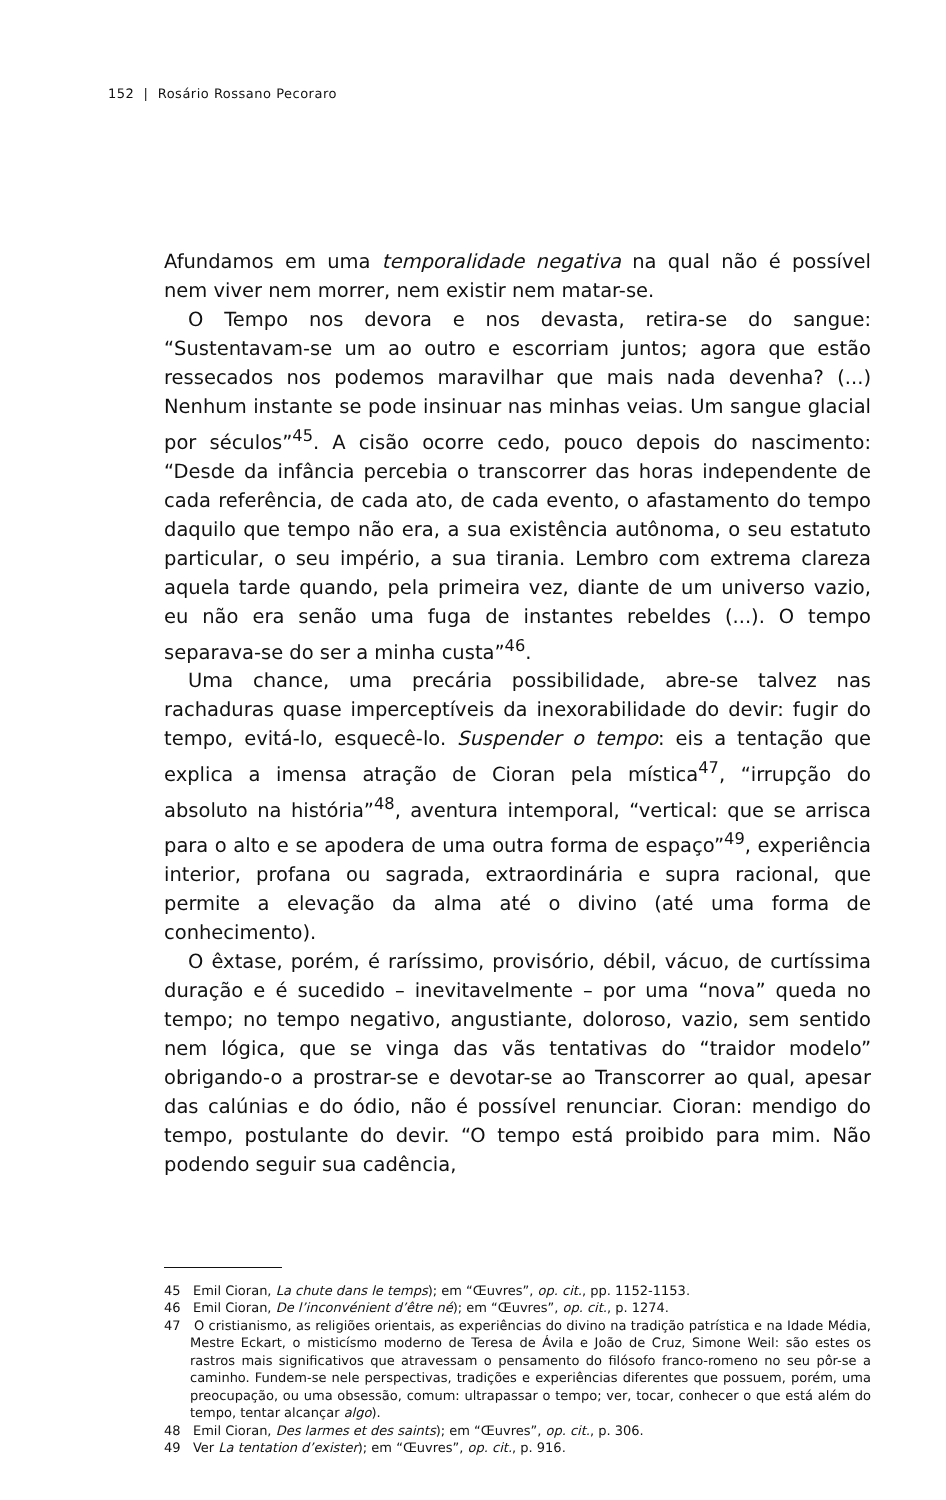152 | Rosário Rossano Pecoraro
Afundamos em uma temporalidade negativa na qual não é possível nem viver nem morrer, nem existir nem matar-se.
O Tempo nos devora e nos devasta, retira-se do sangue: “Sustentavam-se um ao outro e escorriam juntos; agora que estão ressecados nos podemos maravilhar que mais nada devenha? (...) Nenhum instante se pode insinuar nas minhas veias. Um sangue glacial por séculos”<sup>45</sup>. A cisão ocorre cedo, pouco depois do nascimento: “Desde da infância percebia o transcorrer das horas independente de cada referência, de cada ato, de cada evento, o afastamento do tempo daquilo que tempo não era, a sua existência autônoma, o seu estatuto particular, o seu império, a sua tirania. Lembro com extrema clareza aquela tarde quando, pela primeira vez, diante de um universo vazio, eu não era senão uma fuga de instantes rebeldes (...). O tempo separava-se do ser a minha custa”<sup>46</sup>.
Uma chance, uma precária possibilidade, abre-se talvez nas rachaduras quase imperceptíveis da inexorabilidade do devir: fugir do tempo, evitá-lo, esquecê-lo. Suspender o tempo: eis a tentação que explica a imensa atração de Cioran pela mística<sup>47</sup>, “irrupção do absoluto na história”<sup>48</sup>, aventura intemporal, “vertical: que se arrisca para o alto e se apodera de uma outra forma de espaço”<sup>49</sup>, experiência interior, profana ou sagrada, extraordinária e supra racional, que permite a elevação da alma até o divino (até uma forma de conhecimento).
O êxtase, porém, é raríssimo, provisório, débil, vácuo, de curtíssima duração e é sucedido – inevitavelmente – por uma “nova” queda no tempo; no tempo negativo, angustiante, doloroso, vazio, sem sentido nem lógica, que se vinga das vãs tentativas do “traidor modelo” obrigando-o a prostrar-se e devotar-se ao Transcorrer ao qual, apesar das calúnias e do ódio, não é possível renunciar. Cioran: mendigo do tempo, postulante do devir. “O tempo está proibido para mim. Não podendo seguir sua cadência,
45 Emil Cioran, La chute dans le temps); em “Œuvres”, op. cit., pp. 1152-1153.
46 Emil Cioran, De l’inconvénient d’être né); em “Œuvres”, op. cit., p. 1274.
47 O cristianismo, as religiões orientais, as experiências do divino na tradição patrística e na Idade Média, Mestre Eckart, o misticísmo moderno de Teresa de Ávila e João de Cruz, Simone Weil: são estes os rastros mais significativos que atravessam o pensamento do filósofo franco-romeno no seu pôr-se a caminho. Fundem-se nele perspectivas, tradições e experiências diferentes que possuem, porém, uma preocupação, ou uma obsessão, comum: ultrapassar o tempo; ver, tocar, conhecer o que está além do tempo, tentar alcançar algo).
48 Emil Cioran, Des larmes et des saints); em “Œuvres”, op. cit., p. 306.
49 Ver La tentation d’exister); em “Œuvres”, op. cit., p. 916.